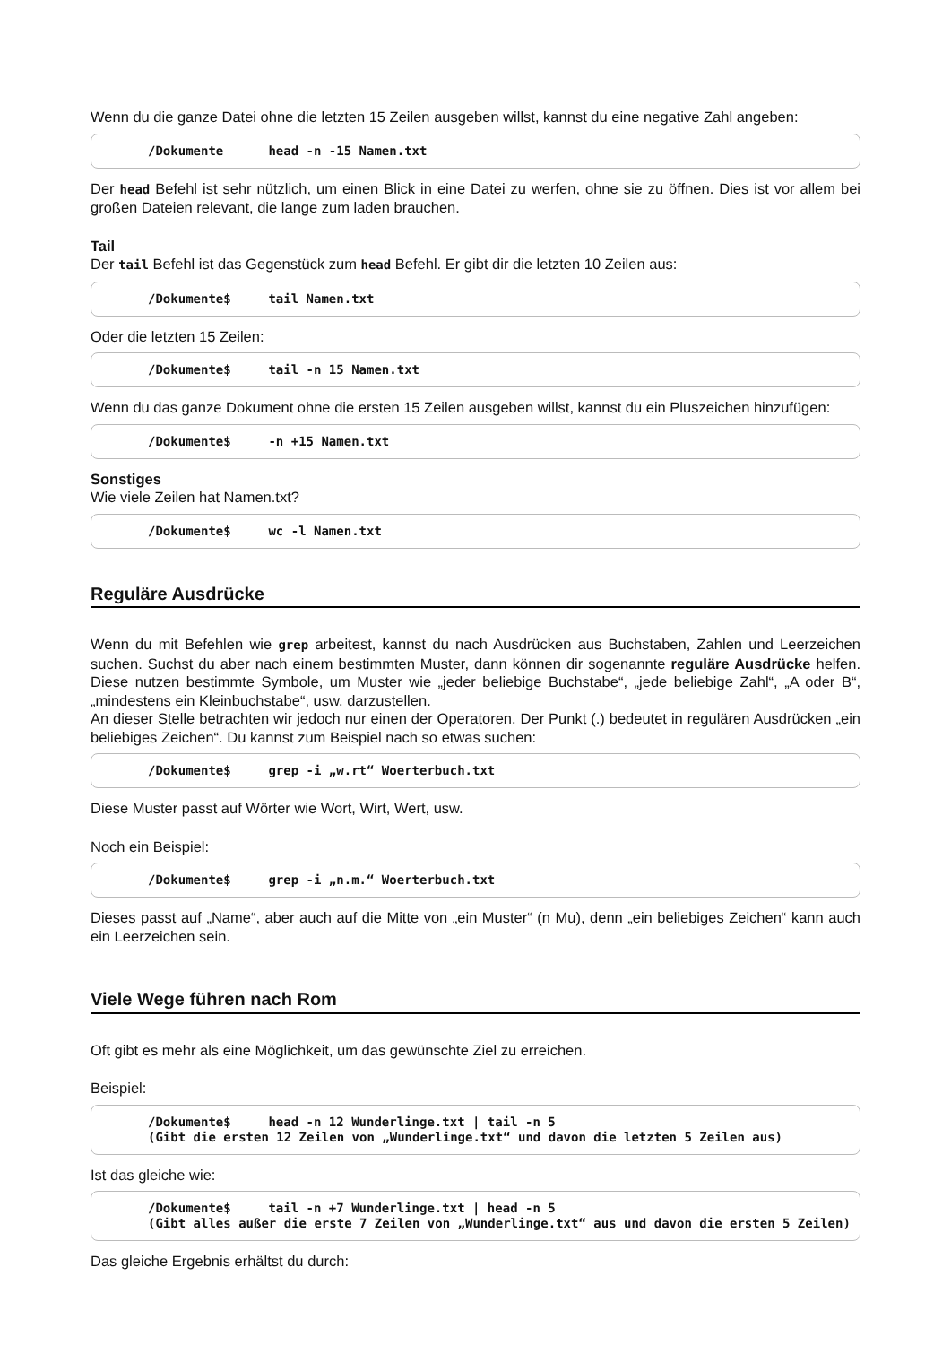Wenn du die ganze Datei ohne die letzten 15 Zeilen ausgeben willst, kannst du eine negative Zahl angeben:
/Dokumente head -n -15 Namen.txt
Der head Befehl ist sehr nützlich, um einen Blick in eine Datei zu werfen, ohne sie zu öffnen. Dies ist vor allem bei großen Dateien relevant, die lange zum laden brauchen.
Tail
Der tail Befehl ist das Gegenstück zum head Befehl. Er gibt dir die letzten 10 Zeilen aus:
/Dokumente$ tail Namen.txt
Oder die letzten 15 Zeilen:
/Dokumente$ tail -n 15 Namen.txt
Wenn du das ganze Dokument ohne die ersten 15 Zeilen ausgeben willst, kannst du ein Pluszeichen hinzufügen:
/Dokumente$ -n +15 Namen.txt
Sonstiges
Wie viele Zeilen hat Namen.txt?
/Dokumente$ wc -l Namen.txt
Reguläre Ausdrücke
Wenn du mit Befehlen wie grep arbeitest, kannst du nach Ausdrücken aus Buchstaben, Zahlen und Leerzeichen suchen. Suchst du aber nach einem bestimmten Muster, dann können dir sogenannte reguläre Ausdrücke helfen. Diese nutzen bestimmte Symbole, um Muster wie „jeder beliebige Buchstabe“, „jede beliebige Zahl“, „A oder B“, „mindestens ein Kleinbuchstabe“, usw. darzustellen.
An dieser Stelle betrachten wir jedoch nur einen der Operatoren. Der Punkt (.) bedeutet in regulären Ausdrücken „ein beliebiges Zeichen“. Du kannst zum Beispiel nach so etwas suchen:
/Dokumente$ grep -i „w.rt“ Woerterbuch.txt
Diese Muster passt auf Wörter wie Wort, Wirt, Wert, usw.
Noch ein Beispiel:
/Dokumente$ grep -i „n.m.“ Woerterbuch.txt
Dieses passt auf „Name“, aber auch auf die Mitte von „ein Muster“ (n Mu), denn „ein beliebiges Zeichen“ kann auch ein Leerzeichen sein.
Viele Wege führen nach Rom
Oft gibt es mehr als eine Möglichkeit, um das gewünschte Ziel zu erreichen.
Beispiel:
/Dokumente$ head -n 12 Wunderlinge.txt | tail -n 5
(Gibt die ersten 12 Zeilen von „Wunderlinge.txt“ und davon die letzten 5 Zeilen aus)
Ist das gleiche wie:
/Dokumente$ tail -n +7 Wunderlinge.txt | head -n 5
(Gibt alles außer die erste 7 Zeilen von „Wunderlinge.txt“ aus und davon die ersten 5 Zeilen)
Das gleiche Ergebnis erhältst du durch: